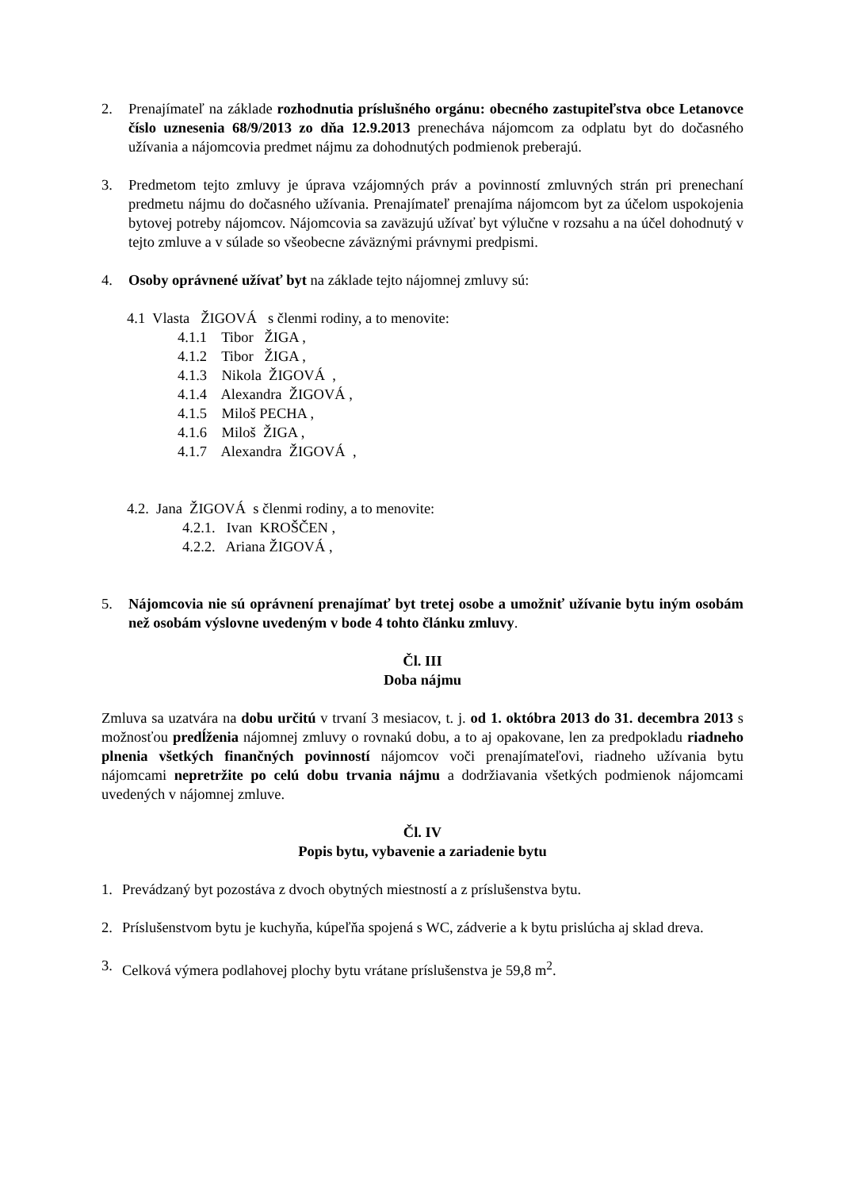2. Prenajímateľ na základe rozhodnutia príslušného orgánu: obecného zastupiteľstva obce Letanovce číslo uznesenia 68/9/2013 zo dňa 12.9.2013 prenecháva nájomcom za odplatu byt do dočasného užívania a nájomcovia predmet nájmu za dohodnutých podmienok preberajú.
3. Predmetom tejto zmluvy je úprava vzájomných práv a povinností zmluvných strán pri prenechaní predmetu nájmu do dočasného užívania. Prenajímateľ prenajíma nájomcom byt za účelom uspokojenia bytovej potreby nájomcov. Nájomcovia sa zaväzujú užívať byt výlučne v rozsahu a na účel dohodnutý v tejto zmluve a v súlade so všeobecne záväznými právnymi predpismi.
4. Osoby oprávnené užívať byt na základe tejto nájomnej zmluvy sú:
4.1 Vlasta ŽIGOVÁ s členmi rodiny, a to menovite:
4.1.1 Tibor ŽIGA ,
4.1.2 Tibor ŽIGA ,
4.1.3 Nikola ŽIGOVÁ ,
4.1.4 Alexandra ŽIGOVÁ ,
4.1.5 Miloš PECHA ,
4.1.6 Miloš ŽIGA ,
4.1.7 Alexandra ŽIGOVÁ ,
4.2. Jana ŽIGOVÁ s členmi rodiny, a to menovite:
4.2.1. Ivan KROŠČEN ,
4.2.2. Ariana ŽIGOVÁ ,
5. Nájomcovia nie sú oprávnení prenajímať byt tretej osobe a umožniť užívanie bytu iným osobám než osobám výslovne uvedeným v bode 4 tohto článku zmluvy.
Čl. III
Doba nájmu
Zmluva sa uzatvára na dobu určitú v trvaní 3 mesiacov, t. j. od 1. októbra 2013 do 31. decembra 2013 s možnosťou predĺženia nájomnej zmluvy o rovnakú dobu, a to aj opakovane, len za predpokladu riadneho plnenia všetkých finančných povinností nájomcov voči prenajímateľovi, riadneho užívania bytu nájomcami nepretržite po celú dobu trvania nájmu a dodržiavania všetkých podmienok nájomcami uvedených v nájomnej zmluve.
Čl. IV
Popis bytu, vybavenie a zariadenie bytu
1. Prevádzaný byt pozostáva z dvoch obytných miestností a z príslušenstva bytu.
2. Príslušenstvom bytu je kuchyňa, kúpeľňa spojená s WC, zádverie a k bytu prislúcha aj sklad dreva.
3. Celková výmera podlahovej plochy bytu vrátane príslušenstva je 59,8 m<sup>2</sup>.